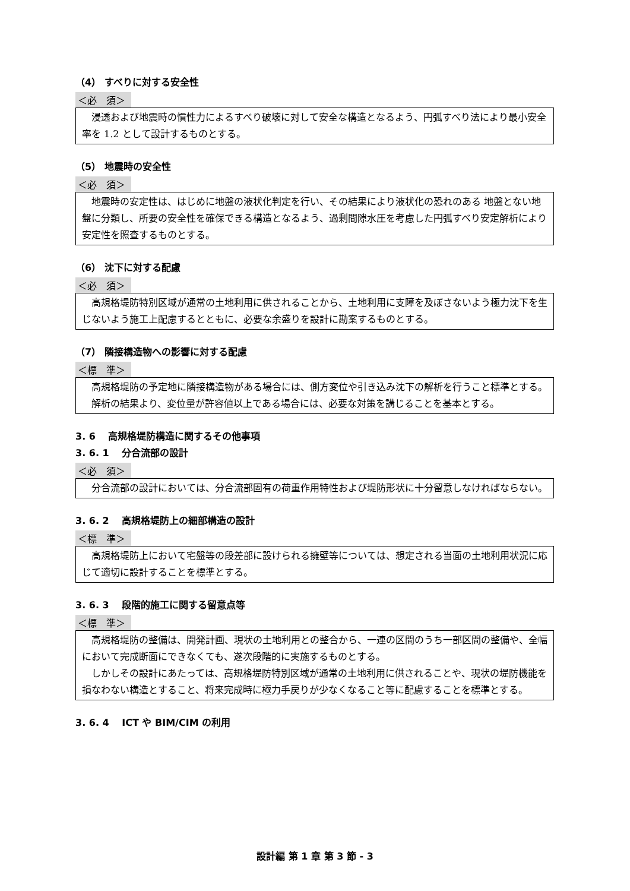（4） すべりに対する安全性
＜必　須＞
　浸透および地震時の慣性力によるすべり破壊に対して安全な構造となるよう、円弧すべり法により最小安全率を 1.2 として設計するものとする。
（5） 地震時の安全性
＜必　須＞
　地震時の安定性は、はじめに地盤の液状化判定を行い、その結果により液状化の恐れのある 地盤とない地盤に分類し、所要の安全性を確保できる構造となるよう、過剰間隙水圧を考慮した円弧すべり安定解析により安定性を照査するものとする。
（6） 沈下に対する配慮
＜必　須＞
　高規格堤防特別区域が通常の土地利用に供されることから、土地利用に支障を及ぼさないよう極力沈下を生じないよう施工上配慮するとともに、必要な余盛りを設計に勘案するものとする。
（7） 隣接構造物への影響に対する配慮
＜標　準＞
　高規格堤防の予定地に隣接構造物がある場合には、側方変位や引き込み沈下の解析を行うこと標準とする。
　解析の結果より、変位量が許容値以上である場合には、必要な対策を講じることを基本とする。
3. 6　 高規格堤防構造に関するその他事項
3. 6. 1　 分合流部の設計
＜必　須＞
　分合流部の設計においては、分合流部固有の荷重作用特性および堤防形状に十分留意しなければならない。
3. 6. 2　 高規格堤防上の細部構造の設計
＜標　準＞
　高規格堤防上において宅盤等の段差部に設けられる擁壁等については、想定される当面の土地利用状況に応じて適切に設計することを標準とする。
3. 6. 3　 段階的施工に関する留意点等
＜標　準＞
　高規格堤防の整備は、開発計画、現状の土地利用との整合から、一連の区間のうち一部区間の整備や、全幅において完成断面にできなくても、遂次段階的に実施するものとする。
　しかしその設計にあたっては、高規格堤防特別区域が通常の土地利用に供されることや、現状の堤防機能を損なわない構造とすること、将来完成時に極力手戻りが少なくなること等に配慮することを標準とする。
3. 6. 4　 ICT や BIM/CIM の利用
設計編 第 1 章 第 3 節 - 3